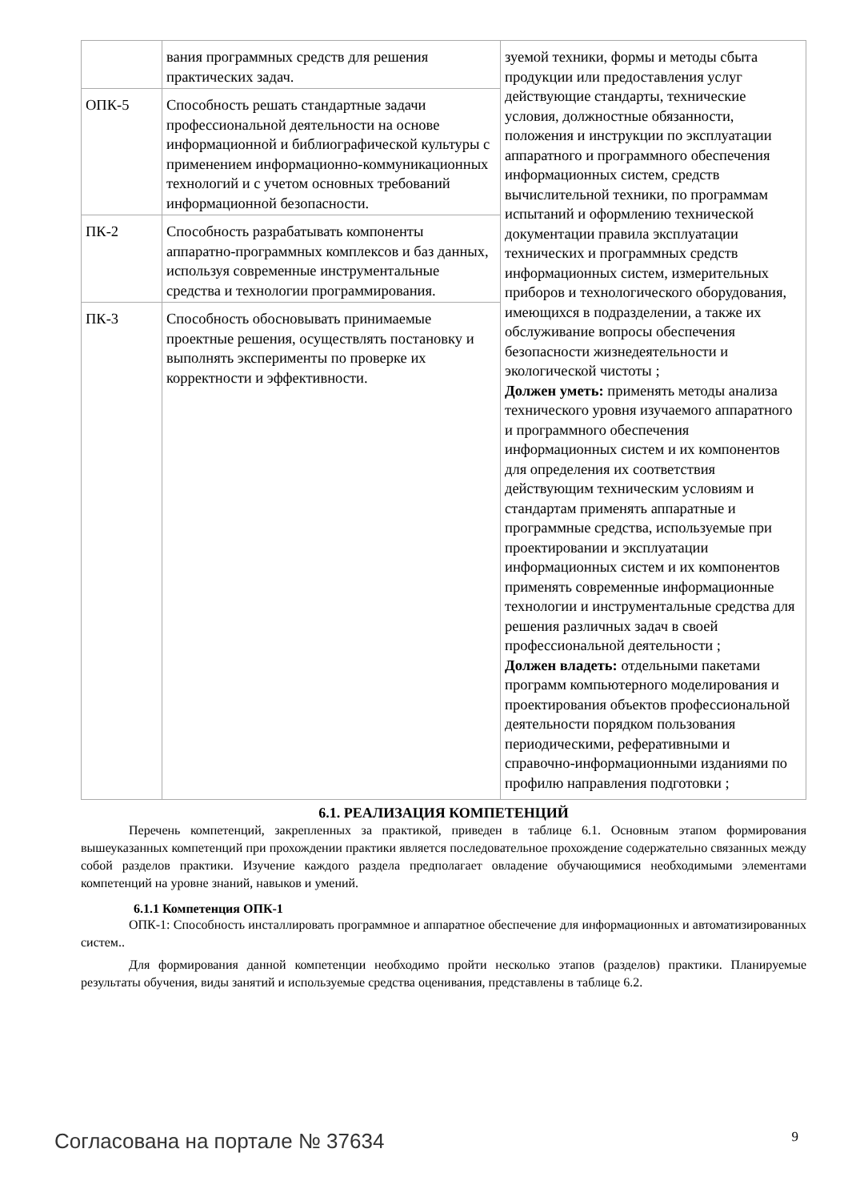| | вания программных средств для решения практических задач. | зуемой техники, формы и методы сбыта продукции или предоставления услуг действующие стандарты, технические условия, должностные обязанности, положения и инструкции по эксплуатации аппаратного и программного обеспечения информационных систем, средств вычислительной техники, по программам испытаний и оформлению технической документации правила эксплуатации технических и программных средств информационных систем, измерительных приборов и технологического оборудования, имеющихся в подразделении, а также их обслуживание вопросы обеспечения безопасности жизнедеятельности и экологической чистоты ; Должен уметь: применять методы анализа технического уровня изучаемого аппаратного и программного обеспечения информационных систем и их компонентов для определения их соответствия действующим техническим условиям и стандартам применять аппаратные и программные средства, используемые при проектировании и эксплуатации информационных систем и их компонентов применять современные информационные технологии и инструментальные средства для решения различных задач в своей профессиональной деятельности ; Должен владеть: отдельными пакетами программ компьютерного моделирования и проектирования объектов профессиональной деятельности порядком пользования периодическими, реферативными и справочно-информационными изданиями по профилю направления подготовки ; |
| ОПК-5 | Способность решать стандартные задачи профессиональной деятельности на основе информационной и библиографической культуры с применением информационно-коммуникационных технологий и с учетом основных требований информационной безопасности. | |
| ПК-2 | Способность разрабатывать компоненты аппаратно-программных комплексов и баз данных, используя современные инструментальные средства и технологии программирования. | |
| ПК-3 | Способность обосновывать принимаемые проектные решения, осуществлять постановку и выполнять эксперименты по проверке их корректности и эффективности. | |
6.1. РЕАЛИЗАЦИЯ КОМПЕТЕНЦИЙ
Перечень компетенций, закрепленных за практикой, приведен в таблице 6.1. Основным этапом формирования вышеуказанных компетенций при прохождении практики является последовательное прохождение содержательно связанных между собой разделов практики. Изучение каждого раздела предполагает овладение обучающимися необходимыми элементами компетенций на уровне знаний, навыков и умений.
6.1.1 Компетенция ОПК-1
ОПК-1: Способность инсталлировать программное и аппаратное обеспечение для информационных и автоматизированных систем..
Для формирования данной компетенции необходимо пройти несколько этапов (разделов) практики. Планируемые результаты обучения, виды занятий и используемые средства оценивания, представлены в таблице 6.2.
Согласована на портале № 37634 9